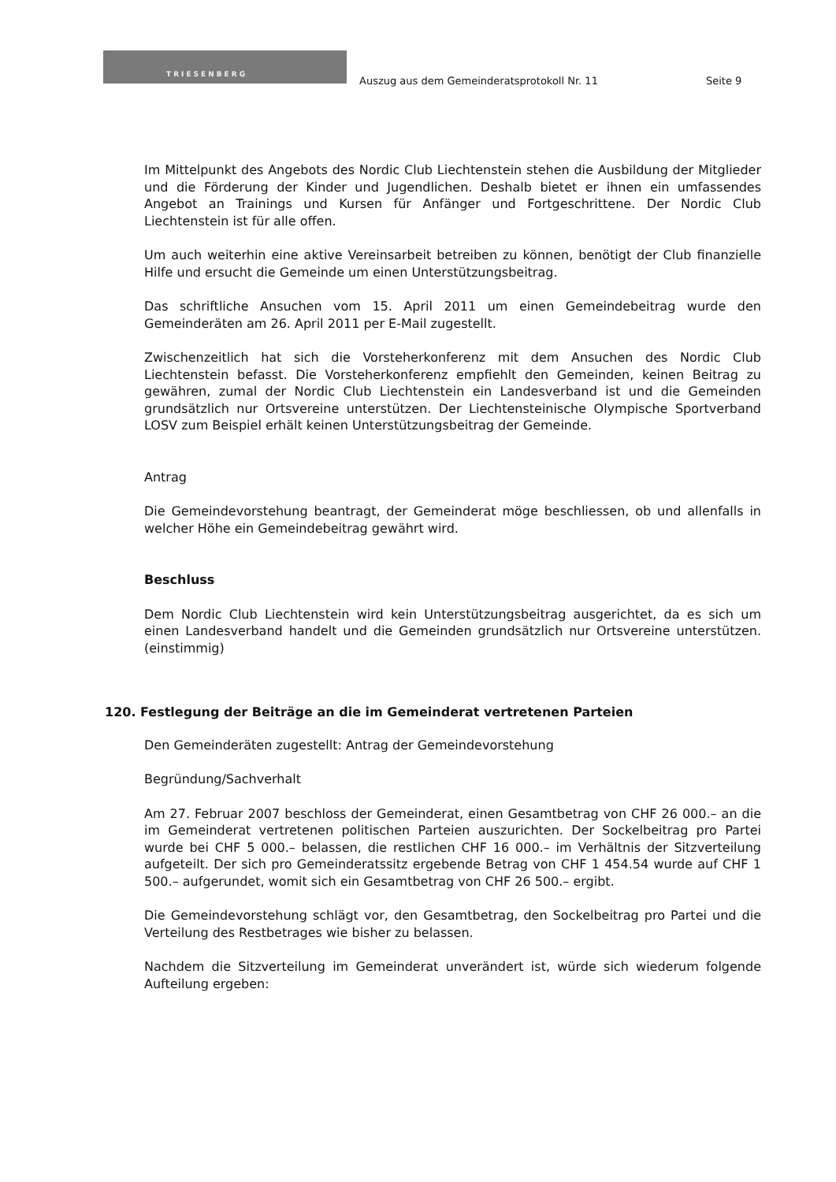TRIESENBERG
Auszug aus dem Gemeinderatsprotokoll Nr. 11
Seite 9
Im Mittelpunkt des Angebots des Nordic Club Liechtenstein stehen die Ausbildung der Mitglieder und die Förderung der Kinder und Jugendlichen. Deshalb bietet er ihnen ein umfassendes Angebot an Trainings und Kursen für Anfänger und Fortgeschrittene. Der Nordic Club Liechtenstein ist für alle offen.
Um auch weiterhin eine aktive Vereinsarbeit betreiben zu können, benötigt der Club finanzielle Hilfe und ersucht die Gemeinde um einen Unterstützungsbeitrag.
Das schriftliche Ansuchen vom 15. April 2011 um einen Gemeindebeitrag wurde den Gemeinderäten am 26. April 2011 per E-Mail zugestellt.
Zwischenzeitlich hat sich die Vorsteherkonferenz mit dem Ansuchen des Nordic Club Liechtenstein befasst. Die Vorsteherkonferenz empfiehlt den Gemeinden, keinen Beitrag zu gewähren, zumal der Nordic Club Liechtenstein ein Landesverband ist und die Gemeinden grundsätzlich nur Ortsvereine unterstützen. Der Liechtensteinische Olympische Sportverband LOSV zum Beispiel erhält keinen Unterstützungsbeitrag der Gemeinde.
Antrag
Die Gemeindevorstehung beantragt, der Gemeinderat möge beschliessen, ob und allenfalls in welcher Höhe ein Gemeindebeitrag gewährt wird.
Beschluss
Dem Nordic Club Liechtenstein wird kein Unterstützungsbeitrag ausgerichtet, da es sich um einen Landesverband handelt und die Gemeinden grundsätzlich nur Ortsvereine unterstützen. (einstimmig)
120. Festlegung der Beiträge an die im Gemeinderat vertretenen Parteien
Den Gemeinderäten zugestellt: Antrag der Gemeindevorstehung
Begründung/Sachverhalt
Am 27. Februar 2007 beschloss der Gemeinderat, einen Gesamtbetrag von CHF 26 000.– an die im Gemeinderat vertretenen politischen Parteien auszurichten. Der Sockelbeitrag pro Partei wurde bei CHF 5 000.– belassen, die restlichen CHF 16 000.– im Verhältnis der Sitzverteilung aufgeteilt. Der sich pro Gemeinderatssitz ergebende Betrag von CHF 1 454.54 wurde auf CHF 1 500.– aufgerundet, womit sich ein Gesamtbetrag von CHF 26 500.– ergibt.
Die Gemeindevorstehung schlägt vor, den Gesamtbetrag, den Sockelbeitrag pro Partei und die Verteilung des Restbetrages wie bisher zu belassen.
Nachdem die Sitzverteilung im Gemeinderat unverändert ist, würde sich wiederum folgende Aufteilung ergeben: